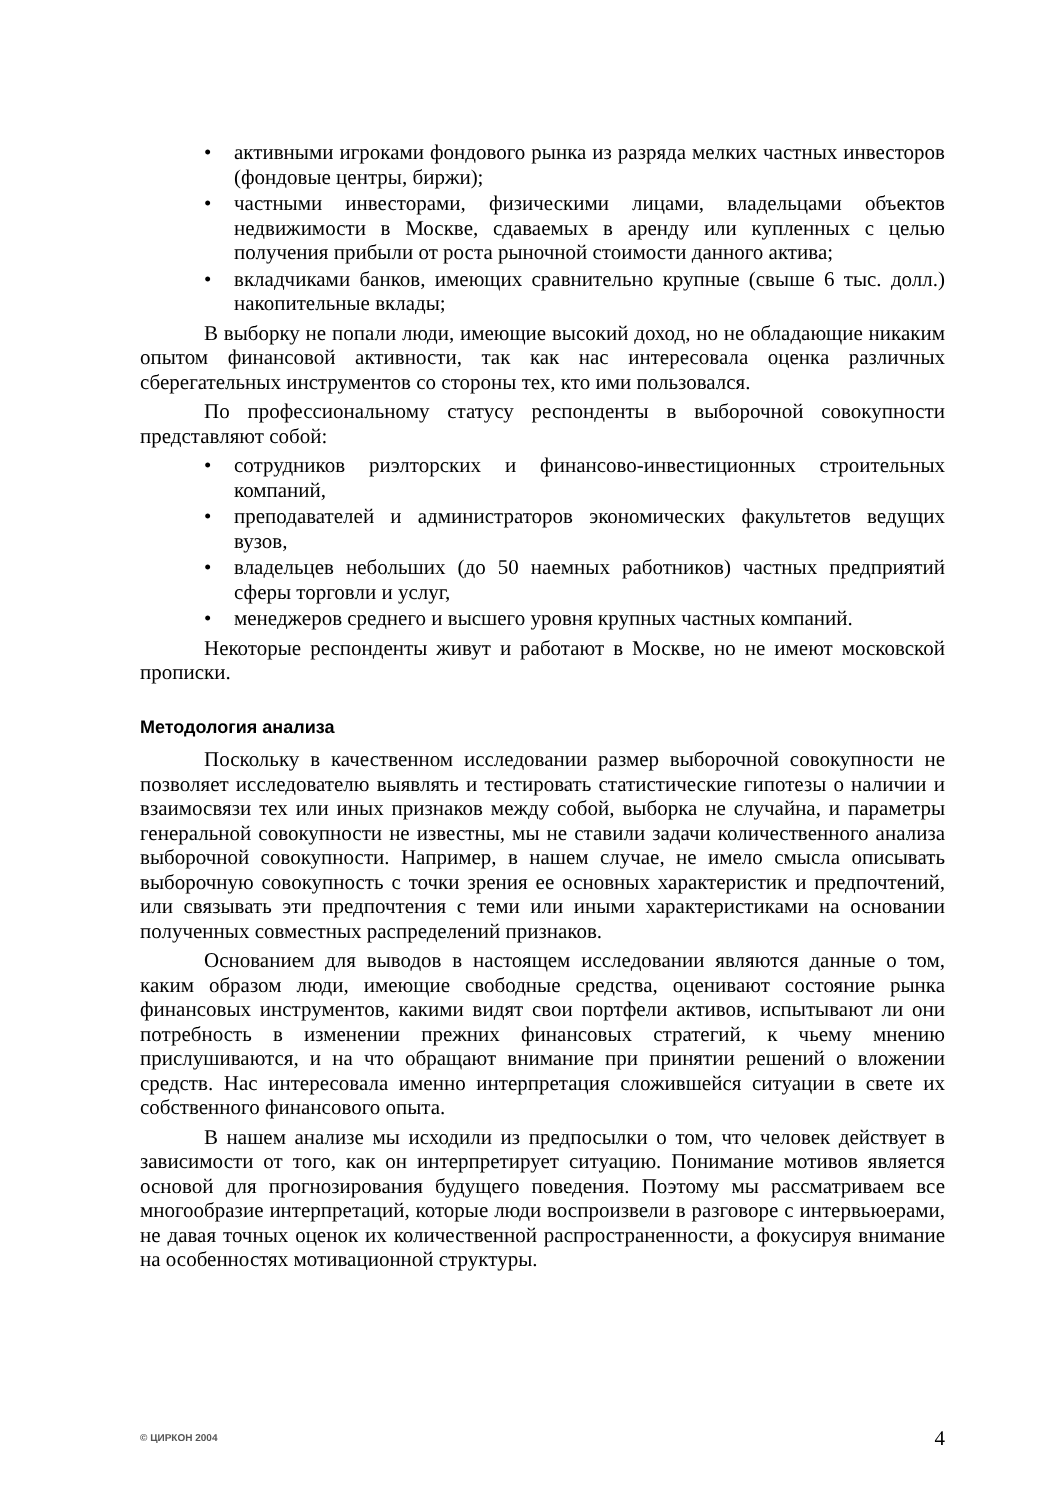• активными игроками фондового рынка из разряда мелких частных инвесторов (фондовые центры, биржи);
• частными инвесторами, физическими лицами, владельцами объектов недвижимости в Москве, сдаваемых в аренду или купленных с целью получения прибыли от роста рыночной стоимости данного актива;
• вкладчиками банков, имеющих сравнительно крупные (свыше 6 тыс. долл.) накопительные вклады;
В выборку не попали люди, имеющие высокий доход, но не обладающие никаким опытом финансовой активности, так как нас интересовала оценка различных сберегательных инструментов со стороны тех, кто ими пользовался.
По профессиональному статусу респонденты в выборочной совокупности представляют собой:
• сотрудников риэлторских и финансово-инвестиционных строительных компаний,
• преподавателей и администраторов экономических факультетов ведущих вузов,
• владельцев небольших (до 50 наемных работников) частных предприятий сферы торговли и услуг,
• менеджеров среднего и высшего уровня крупных частных компаний.
Некоторые респонденты живут и работают в Москве, но не имеют московской прописки.
Методология анализа
Поскольку в качественном исследовании размер выборочной совокупности не позволяет исследователю выявлять и тестировать статистические гипотезы о наличии и взаимосвязи тех или иных признаков между собой, выборка не случайна, и параметры генеральной совокупности не известны, мы не ставили задачи количественного анализа выборочной совокупности. Например, в нашем случае, не имело смысла описывать выборочную совокупность с точки зрения ее основных характеристик и предпочтений, или связывать эти предпочтения с теми или иными характеристиками на основании полученных совместных распределений признаков.
Основанием для выводов в настоящем исследовании являются данные о том, каким образом люди, имеющие свободные средства, оценивают состояние рынка финансовых инструментов, какими видят свои портфели активов, испытывают ли они потребность в изменении прежних финансовых стратегий, к чьему мнению прислушиваются, и на что обращают внимание при принятии решений о вложении средств. Нас интересовала именно интерпретация сложившейся ситуации в свете их собственного финансового опыта.
В нашем анализе мы исходили из предпосылки о том, что человек действует в зависимости от того, как он интерпретирует ситуацию. Понимание мотивов является основой для прогнозирования будущего поведения. Поэтому мы рассматриваем все многообразие интерпретаций, которые люди воспроизвели в разговоре с интервьюерами, не давая точных оценок их количественной распространенности, а фокусируя внимание на особенностях мотивационной структуры.
© ЦИРКОН 2004 4